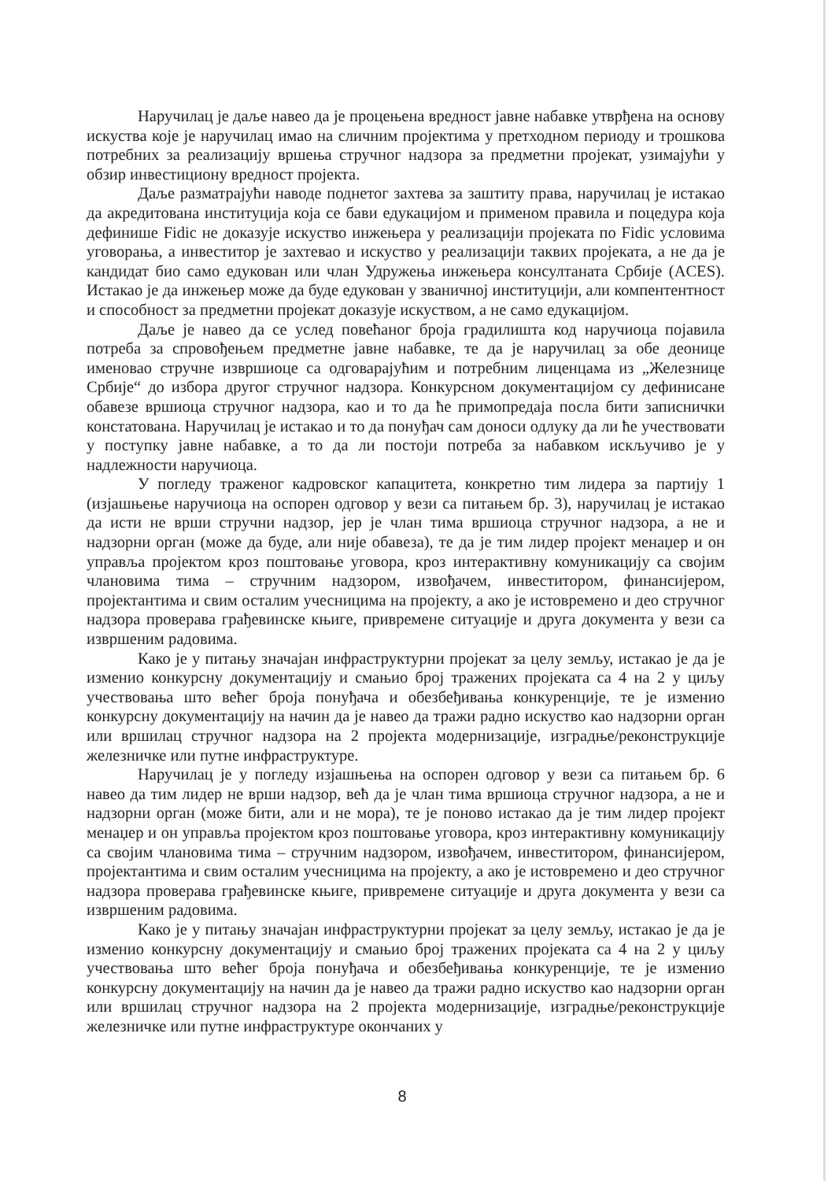Наручилац је даље навео да је процењена вредност јавне набавке утврђена на основу искуства које је наручилац имао на сличним пројектима у претходном периоду и трошкова потребних за реализацију вршења стручног надзора за предметни пројекат, узимајући у обзир инвестициону вредност пројекта.
Даље разматрајући наводе поднетог захтева за заштиту права, наручилац је истакао да акредитована институција која се бави едукацијом и применом правила и поцедура која дефинише Fidic не доказује искуство инжењера у реализацији пројеката по Fidic условима уговорања, а инвеститор је захтевао и искуство у реализацији таквих пројеката, а не да је кандидат био само едукован или члан Удружења инжењера консултаната Србије (ACES). Истакао је да инжењер може да буде едукован у званичној институцији, али компентентност и способност за предметни пројекат доказује искуством, а не само едукацијом.
Даље је навео да се услед повећаног броја градилишта код наручиоца појавила потреба за спровођењем предметне јавне набавке, те да је наручилац за обе деонице именовао стручне извршиоце са одговарајућим и потребним лиценцама из „Железнице Србије“ до избора другог стручног надзора. Конкурсном документацијом су дефинисане обавезе вршиоца стручног надзора, као и то да ће примопредаја посла бити записнички констатована. Наручилац је истакао и то да понуђач сам доноси одлуку да ли ће учествовати у поступку јавне набавке, а то да ли постоји потреба за набавком искључиво је у надлежности наручиоца.
У погледу траженог кадровског капацитета, конкретно тим лидера за партију 1 (изјашњење наручиоца на оспорен одговор у вези са питањем бр. 3), наручилац је истакао да исти не врши стручни надзор, јер је члан тима вршиоца стручног надзора, а не и надзорни орган (може да буде, али није обавеза), те да је тим лидер пројект менаџер и он управља пројектом кроз поштовање уговора, кроз интерактивну комуникацију са својим члановима тима – стручним надзором, извођачем, инвеститором, финансијером, пројектантима и свим осталим учесницима на пројекту, а ако је истовремено и део стручног надзора проверава грађевинске књиге, привремене ситуације и друга документа у вези са извршеним радовима.
Како је у питању значајан инфраструктурни пројекат за целу земљу, истакао је да је изменио конкурсну документацију и смањио број тражених пројеката са 4 на 2 у циљу учествовања што већег броја понуђача и обезбеђивања конкуренције, те је изменио конкурсну документацију на начин да је навео да тражи радно искуство као надзорни орган или вршилац стручног надзора на 2 пројекта модернизације, изградње/реконструкције железничке или путне инфраструктуре.
Наручилац је у погледу изјашњења на оспорен одговор у вези са питањем бр. 6 навео да тим лидер не врши надзор, већ да је члан тима вршиоца стручног надзора, а не и надзорни орган (може бити, али и не мора), те је поново истакао да је тим лидер пројект менаџер и он управља пројектом кроз поштовање уговора, кроз интерактивну комуникацију са својим члановима тима – стручним надзором, извођачем, инвеститором, финансијером, пројектантима и свим осталим учесницима на пројекту, а ако је истовремено и део стручног надзора проверава грађевинске књиге, привремене ситуације и друга документа у вези са извршеним радовима.
Како је у питању значајан инфраструктурни пројекат за целу земљу, истакао је да је изменио конкурсну документацију и смањио број тражених пројеката са 4 на 2 у циљу учествовања што већег броја понуђача и обезбеђивања конкуренције, те је изменио конкурсну документацију на начин да је навео да тражи радно искуство као надзорни орган или вршилац стручног надзора на 2 пројекта модернизације, изградње/реконструкције железничке или путне инфраструктуре окончаних у
8